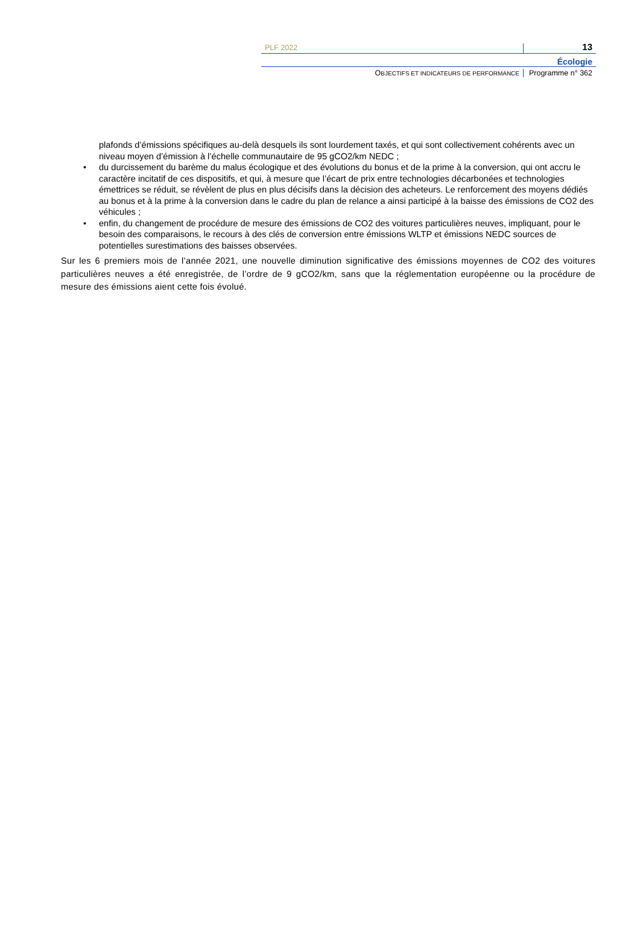PLF 2022
13
Écologie
OBJECTIFS ET INDICATEURS DE PERFORMANCE
Programme n° 362
plafonds d’émissions spécifiques au-delà desquels ils sont lourdement taxés, et qui sont collectivement cohérents avec un niveau moyen d’émission à l’échelle communautaire de 95 gCO2/km NEDC ;
• du durcissement du barème du malus écologique et des évolutions du bonus et de la prime à la conversion, qui ont accru le caractère incitatif de ces dispositifs, et qui, à mesure que l’écart de prix entre technologies décarbonées et technologies émettrices se réduit, se révèlent de plus en plus décisifs dans la décision des acheteurs. Le renforcement des moyens dédiés au bonus et à la prime à la conversion dans le cadre du plan de relance a ainsi participé à la baisse des émissions de CO2 des véhicules ;
• enfin, du changement de procédure de mesure des émissions de CO2 des voitures particulières neuves, impliquant, pour le besoin des comparaisons, le recours à des clés de conversion entre émissions WLTP et émissions NEDC sources de potentielles surestimations des baisses observées.
Sur les 6 premiers mois de l’année 2021, une nouvelle diminution significative des émissions moyennes de CO2 des voitures particulières neuves a été enregistrée, de l’ordre de 9 gCO2/km, sans que la réglementation européenne ou la procédure de mesure des émissions aient cette fois évolué.